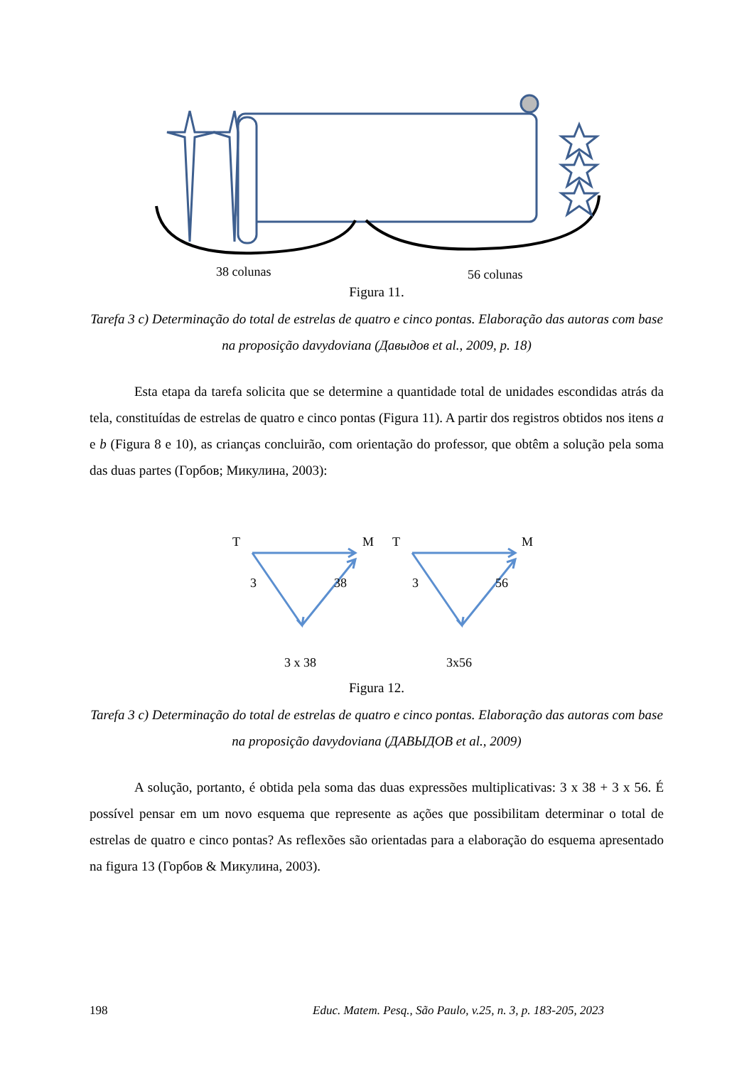38 colunas 56 colunas
Figura 11.
Tarefa 3 c) Determinação do total de estrelas de quatro e cinco pontas. Elaboração das autoras com base na proposição davydoviana (Давыдов et al., 2009, p. 18)
Esta etapa da tarefa solicita que se determine a quantidade total de unidades escondidas atrás da tela, constituídas de estrelas de quatro e cinco pontas (Figura 11). A partir dos registros obtidos nos itens a e b (Figura 8 e 10), as crianças concluirão, com orientação do professor, que obtêm a solução pela soma das duas partes (Горбов; Микулина, 2003):
T M T M
3 38 3 56
3 x 38 3x56
Figura 12.
Tarefa 3 c) Determinação do total de estrelas de quatro e cinco pontas. Elaboração das autoras com base na proposição davydoviana (ДАВЫДОВ et al., 2009)
A solução, portanto, é obtida pela soma das duas expressões multiplicativas: 3 x 38 + 3 x 56. É possível pensar em um novo esquema que represente as ações que possibilitam determinar o total de estrelas de quatro e cinco pontas? As reflexões são orientadas para a elaboração do esquema apresentado na figura 13 (Горбов & Микулина, 2003).
198 Educ. Matem. Pesq., São Paulo, v.25, n. 3, p. 183-205, 2023